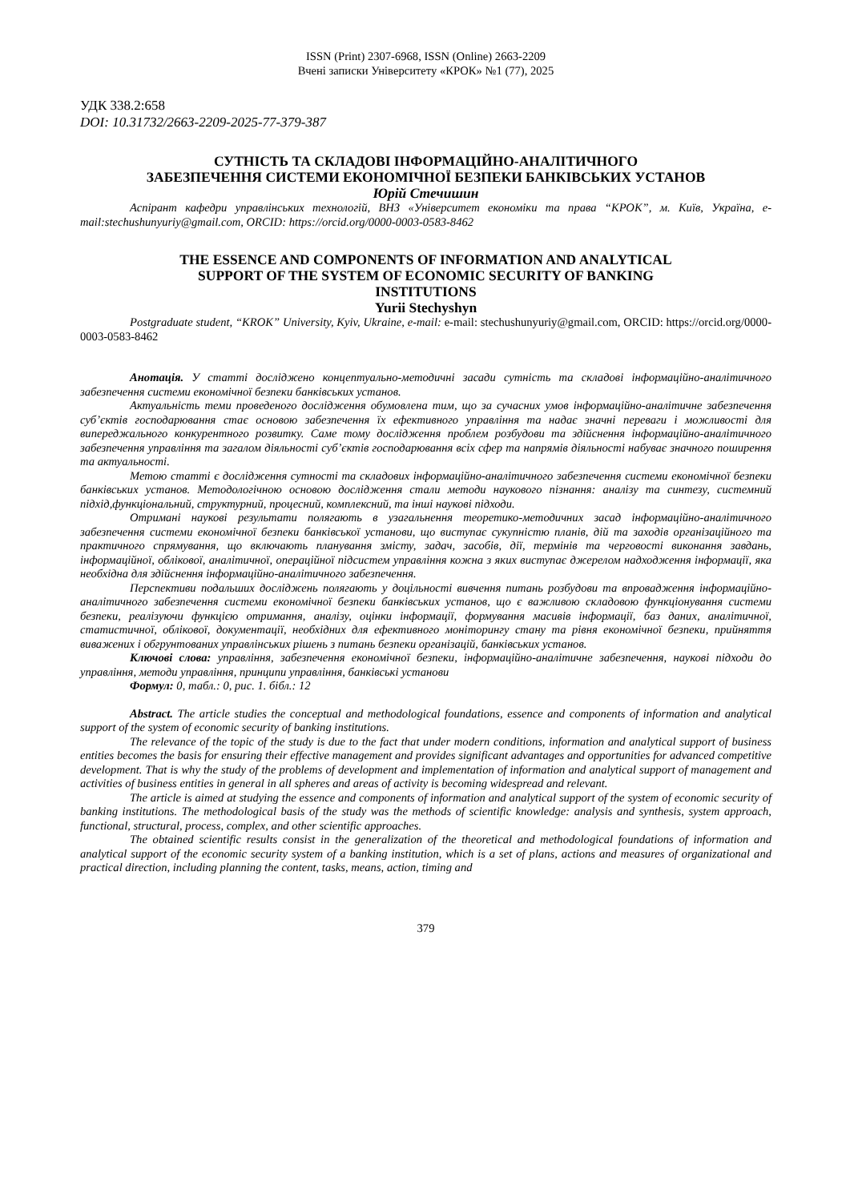ISSN (Print) 2307-6968, ISSN (Online) 2663-2209
Вчені записки Університету «КРОК» №1 (77), 2025
УДК 338.2:658
DOI: 10.31732/2663-2209-2025-77-379-387
СУТНІСТЬ ТА СКЛАДОВІ ІНФОРМАЦІЙНО-АНАЛІТИЧНОГО
ЗАБЕЗПЕЧЕННЯ СИСТЕМИ ЕКОНОМІЧНОЇ БЕЗПЕКИ БАНКІВСЬКИХ УСТАНОВ
Юрій Стечишин
Аспірант кафедри управлінських технологій, ВНЗ «Університет економіки та права “КРОК”, м. Київ, Україна, e-mail:stechushunyuriy@gmail.com, ORCID: https://orcid.org/0000-0003-0583-8462
THE ESSENCE AND COMPONENTS OF INFORMATION AND ANALYTICAL
SUPPORT OF THE SYSTEM OF ECONOMIC SECURITY OF BANKING
INSTITUTIONS
Yurii Stechyshyn
Postgraduate student, “KROK” University, Kyiv, Ukraine, e-mail: e-mail: stechushunyuriy@gmail.com, ORCID: https://orcid.org/0000-0003-0583-8462
Анотація. У статті досліджено концептуально-методичні засади сутність та складові інформаційно-аналітичного забезпечення системи економічної безпеки банківських установ.
Актуальність теми проведеного дослідження обумовлена тим, що за сучасних умов інформаційно-аналітичне забезпечення суб’єктів господарювання стає основою забезпечення їх ефективного управління та надає значні переваги і можливості для випереджального конкурентного розвитку. Саме тому дослідження проблем розбудови та здійснення інформаційно-аналітичного забезпечення управління та загалом діяльності суб’єктів господарювання всіх сфер та напрямів діяльності набуває значного поширення та актуальності.
Метою статті є дослідження сутності та складових інформаційно-аналітичного забезпечення системи економічної безпеки банківських установ. Методологічною основою дослідження стали методи наукового пізнання: аналізу та синтезу, системний підхід,функціональний, структурний, процесний, комплексний, та інші наукові підходи.
Отримані наукові результати полягають в узагальнення теоретико-методичних засад інформаційно-аналітичного забезпечення системи економічної безпеки банківської установи, що виступає сукупністю планів, дій та заходів організаційного та практичного спрямування, що включають планування змісту, задач, засобів, дії, термінів та черговості виконання завдань, інформаційної, облікової, аналітичної, операційної підсистем управління кожна з яких виступає джерелом надходження інформації, яка необхідна для здійснення інформаційно-аналітичного забезпечення.
Перспективи подальших досліджень полягають у доцільності вивчення питань розбудови та впровадження інформаційно-аналітичного забезпечення системи економічної безпеки банківських установ, що є важливою складовою функціонування системи безпеки, реалізуючи функцією отримання, аналізу, оцінки інформації, формування масивів інформації, баз даних, аналітичної, статистичної, облікової, документації, необхідних для ефективного моніторингу стану та рівня економічної безпеки, прийняття виважених і обгрунтованих управлінських рішень з питань безпеки організацій, банківських установ.
Ключові слова: управління, забезпечення економічної безпеки, інформаційно-аналітичне забезпечення, наукові підходи до управління, методи управління, принципи управління, банківські установи
Формул: 0, табл.: 0, рис. 1. бібл.: 12
Abstract. The article studies the conceptual and methodological foundations, essence and components of information and analytical support of the system of economic security of banking institutions.
The relevance of the topic of the study is due to the fact that under modern conditions, information and analytical support of business entities becomes the basis for ensuring their effective management and provides significant advantages and opportunities for advanced competitive development. That is why the study of the problems of development and implementation of information and analytical support of management and activities of business entities in general in all spheres and areas of activity is becoming widespread and relevant.
The article is aimed at studying the essence and components of information and analytical support of the system of economic security of banking institutions. The methodological basis of the study was the methods of scientific knowledge: analysis and synthesis, system approach, functional, structural, process, complex, and other scientific approaches.
The obtained scientific results consist in the generalization of the theoretical and methodological foundations of information and analytical support of the economic security system of a banking institution, which is a set of plans, actions and measures of organizational and practical direction, including planning the content, tasks, means, action, timing and
379